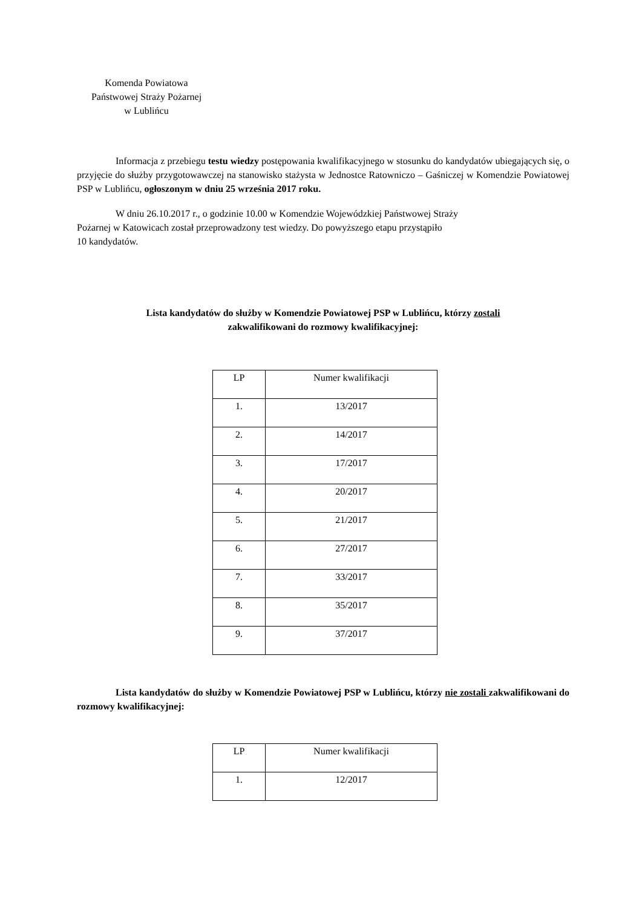Komenda Powiatowa
Państwowej Straży Pożarnej
w Lublińcu
Informacja z przebiegu testu wiedzy postępowania kwalifikacyjnego w stosunku do kandydatów ubiegających się, o przyjęcie do służby przygotowawczej na stanowisko stażysta w Jednostce Ratowniczo – Gaśniczej w Komendzie Powiatowej PSP w Lublińcu, ogłoszonym w dniu 25 września 2017 roku.
W dniu 26.10.2017 r., o godzinie 10.00 w Komendzie Wojewódzkiej Państwowej Straży
Pożarnej w Katowicach został przeprowadzony test wiedzy. Do powyższego etapu przystąpiło
10 kandydatów.
Lista kandydatów do służby w Komendzie Powiatowej PSP w Lublińcu, którzy zostali
zakwalifikowani do rozmowy kwalifikacyjnej:
| LP | Numer kwalifikacji |
| 1. | 13/2017 |
| 2. | 14/2017 |
| 3. | 17/2017 |
| 4. | 20/2017 |
| 5. | 21/2017 |
| 6. | 27/2017 |
| 7. | 33/2017 |
| 8. | 35/2017 |
| 9. | 37/2017 |
Lista kandydatów do służby w Komendzie Powiatowej PSP w Lublińcu, którzy nie zostali zakwalifikowani do rozmowy kwalifikacyjnej:
| LP | Numer kwalifikacji |
| 1. | 12/2017 |